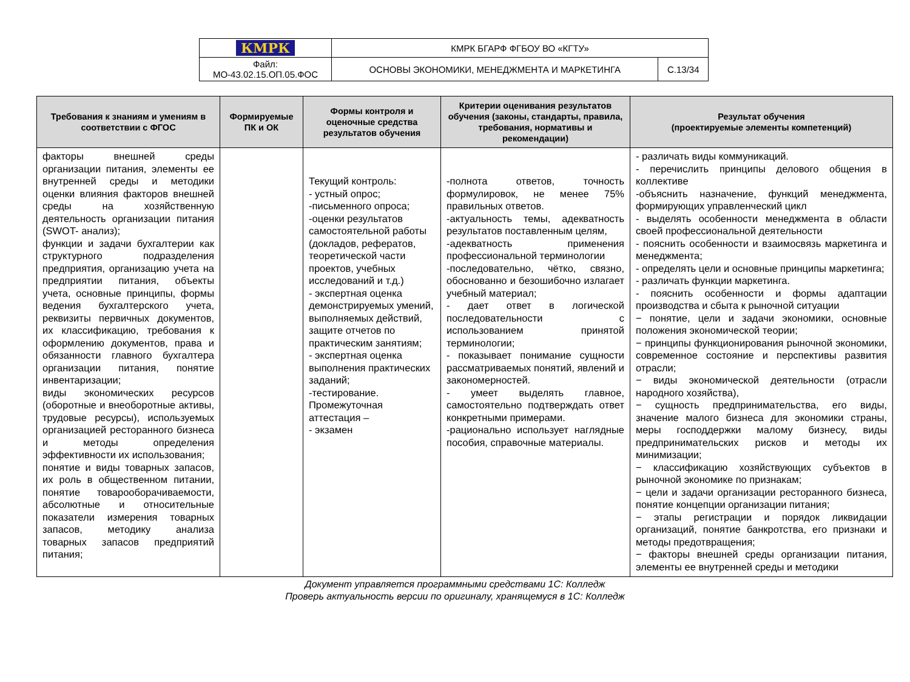| КМРК | КМРК БГАРФ ФГБОУ ВО «КГТУ» | |
| Файл: МО-43.02.15.ОП.05.ФОС | ОСНОВЫ ЭКОНОМИКИ, МЕНЕДЖМЕНТА И МАРКЕТИНГА | С.13/34 |
| Требования к знаниям и умениям в соответствии с ФГОС | Формируемые ПК и ОК | Формы контроля и оценочные средства результатов обучения | Критерии оценивания результатов обучения (законы, стандарты, правила, требования, нормативы и рекомендации) | Результат обучения (проектируемые элементы компетенций) |
| --- | --- | --- | --- | --- |
| факторы внешней среды организации питания, элементы ее внутренней среды и методики оценки влияния факторов внешней среды на хозяйственную деятельность организации питания (SWOT- анализ); функции и задачи бухгалтерии как структурного подразделения предприятия, организацию учета на предприятии питания, объекты учета, основные принципы, формы ведения бухгалтерского учета, реквизиты первичных документов, их классификацию, требования к оформлению документов, права и обязанности главного бухгалтера организации питания, понятие инвентаризации; виды экономических ресурсов (оборотные и внеоборотные активы, трудовые ресурсы), используемых организацией ресторанного бизнеса и методы определения эффективности их использования; понятие и виды товарных запасов, их роль в общественном питании, понятие товарооборачиваемости, абсолютные и относительные показатели измерения товарных запасов, методику анализа товарных запасов предприятий питания; | | Текущий контроль: - устный опрос; -письменного опроса; -оценки результатов самостоятельной работы (докладов, рефератов, теоретической части проектов, учебных исследований и т.д.) - экспертная оценка демонстрируемых умений, выполняемых действий, защите отчетов по практическим занятиям; - экспертная оценка выполнения практических заданий; -тестирование. Промежуточная аттестация – - экзамен | -полнота ответов, точность формулировок, не менее 75% правильных ответов. -актуальность темы, адекватность результатов поставленным целям, -адекватность применения профессиональной терминологии -последовательно, чётко, связно, обоснованно и безошибочно излагает учебный материал; - дает ответ в логической последовательности с использованием принятой терминологии; - показывает понимание сущности рассматриваемых понятий, явлений и закономерностей. - умеет выделять главное, самостоятельно подтверждать ответ конкретными примерами. -рационально использует наглядные пособия, справочные материалы. | - различать виды коммуникаций. - перечислить принципы делового общения в коллективе -объяснить назначение, функций менеджмента, формирующих управленческий цикл - выделять особенности менеджмента в области своей профессиональной деятельности - пояснить особенности и взаимосвязь маркетинга и менеджмента; - определять цели и основные принципы маркетинга; - различать функции маркетинга. - пояснить особенности и формы адаптации производства и сбыта к рыночной ситуации − понятие, цели и задачи экономики, основные положения экономической теории; − принципы функционирования рыночной экономики, современное состояние и перспективы развития отрасли; − виды экономической деятельности (отрасли народного хозяйства), − сущность предпринимательства, его виды, значение малого бизнеса для экономики страны, меры господдержки малому бизнесу, виды предпринимательских рисков и методы их минимизации; − классификацию хозяйствующих субъектов в рыночной экономике по признакам; − цели и задачи организации ресторанного бизнеса, понятие концепции организации питания; − этапы регистрации и порядок ликвидации организаций, понятие банкротства, его признаки и методы предотвращения; − факторы внешней среды организации питания, элементы ее внутренней среды и методики |
Документ управляется программными средствами 1С: Колледж
Проверь актуальность версии по оригиналу, хранящемуся в 1С: Колледж